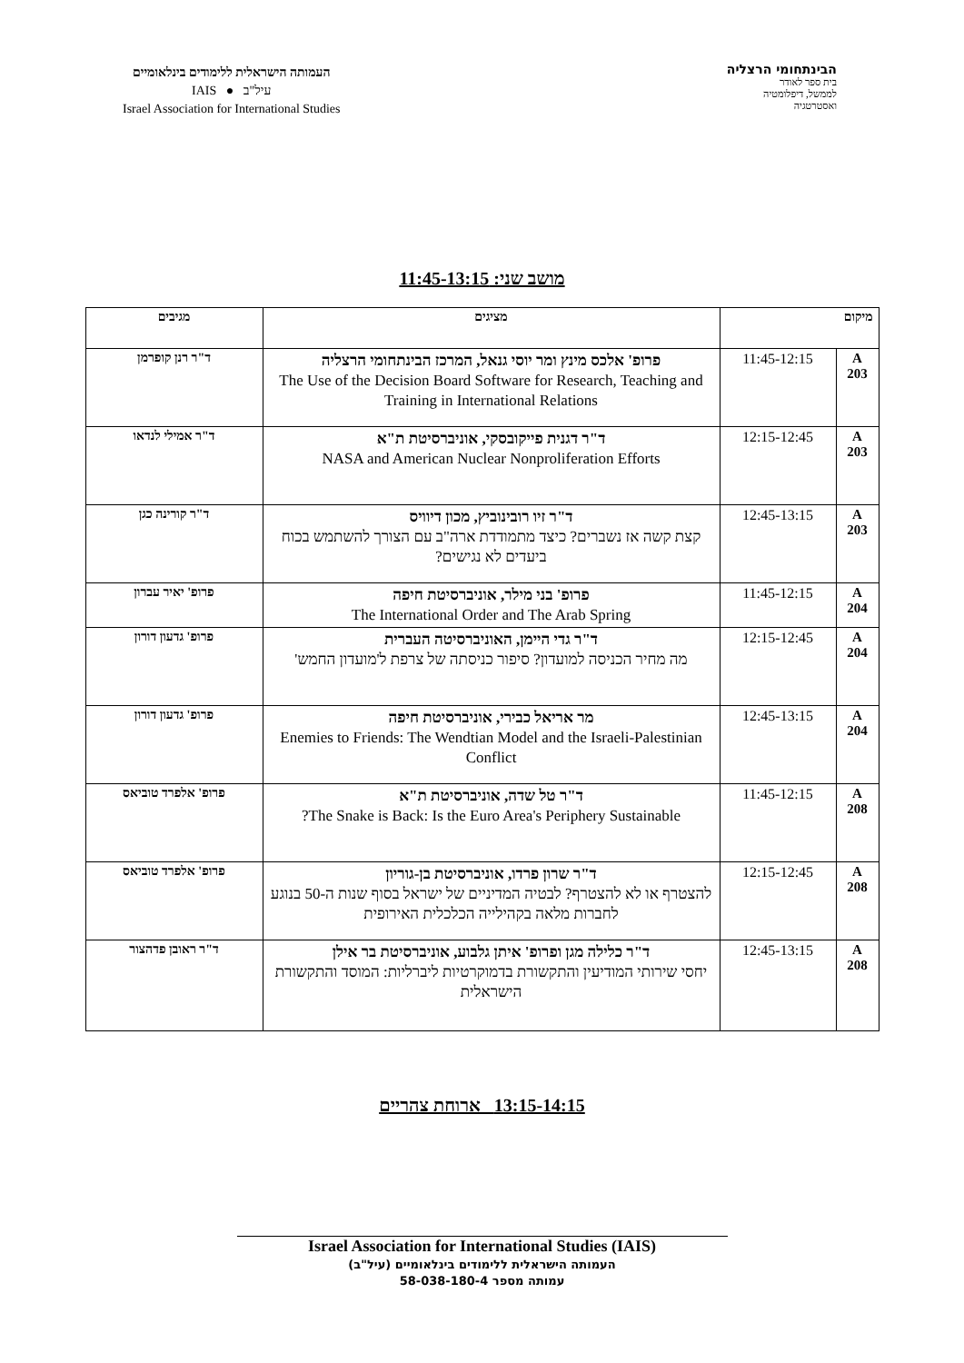הבינתחומי הרצליה
בית ספר לאודר
לממשל, דיפלומטיה
ואסטרטגיה
העמותה הישראלית ללימודים בינלאומיים
עיל"ב ● IAIS
Israel Association for International Studies
מושב שני: 11:45-13:15
| מיקום | | מציגים | מגיבים |
| --- | --- | --- | --- |
| A 203 | 11:45-12:15 | פרופ' אלכס מינץ ומר יוסי גנאל, המרכז הבינתחומי הרצליה The Use of the Decision Board Software for Research, Teaching and Training in International Relations | ד"ר רנן קופרמן |
| A 203 | 12:15-12:45 | ד"ר דגנית פייקובסקי, אוניברסיטת ת"א NASA and American Nuclear Nonproliferation Efforts | ד"ר אמילי לנדאו |
| A 203 | 12:45-13:15 | ד"ר זיו רובינוביץ, מכון דיוויס קצת קשה אז נשברים? כיצד מתמודדת ארה"ב עם הצורך להשתמש בכוח ביעדים לא נגישים? | ד"ר קורינה כגן |
| A 204 | 11:45-12:15 | פרופ' בני מילר, אוניברסיטת חיפה The International Order and The Arab Spring | פרופ' יאיר עברון |
| A 204 | 12:15-12:45 | ד"ר גדי היימן, האוניברסיטה העברית מה מחיר הכניסה למועדון? סיפור כניסתה של צרפת ל'מועדון החמש' | פרופ' גדעון דורון |
| A 204 | 12:45-13:15 | מר אריאל כבירי, אוניברסיטת חיפה Enemies to Friends: The Wendtian Model and the Israeli-Palestinian Conflict | פרופ' גדעון דורון |
| A 208 | 11:45-12:15 | ד"ר טל שדה, אוניברסיטת ת"א The Snake is Back: Is the Euro Area's Periphery Sustainable? | פרופ' אלפרד טוביאס |
| A 208 | 12:15-12:45 | ד"ר שרון פרדו, אוניברסיטת בן-גוריון להצטרף או לא להצטרף? לבטיה המדיניים של ישראל בסוף שנות ה-50 בנוגע לחברות מלאה בקהילייה הכלכלית האירופית | פרופ' אלפרד טוביאס |
| A 208 | 12:45-13:15 | ד"ר כלילה מגן ופרופ' איתן גלבוע, אוניברסיטת בר אילן יחסי שירותי המודיעין והתקשורת בדמוקרטיות ליברליות: המוסד והתקשורת הישראלית | ד"ר ראובן פדהצור |
13:15-14:15 ארוחת צהריים
Israel Association for International Studies (IAIS)
העמותה הישראלית ללימודים בינלאומיים (עיל"ב)
עמותה מספר 58-038-180-4